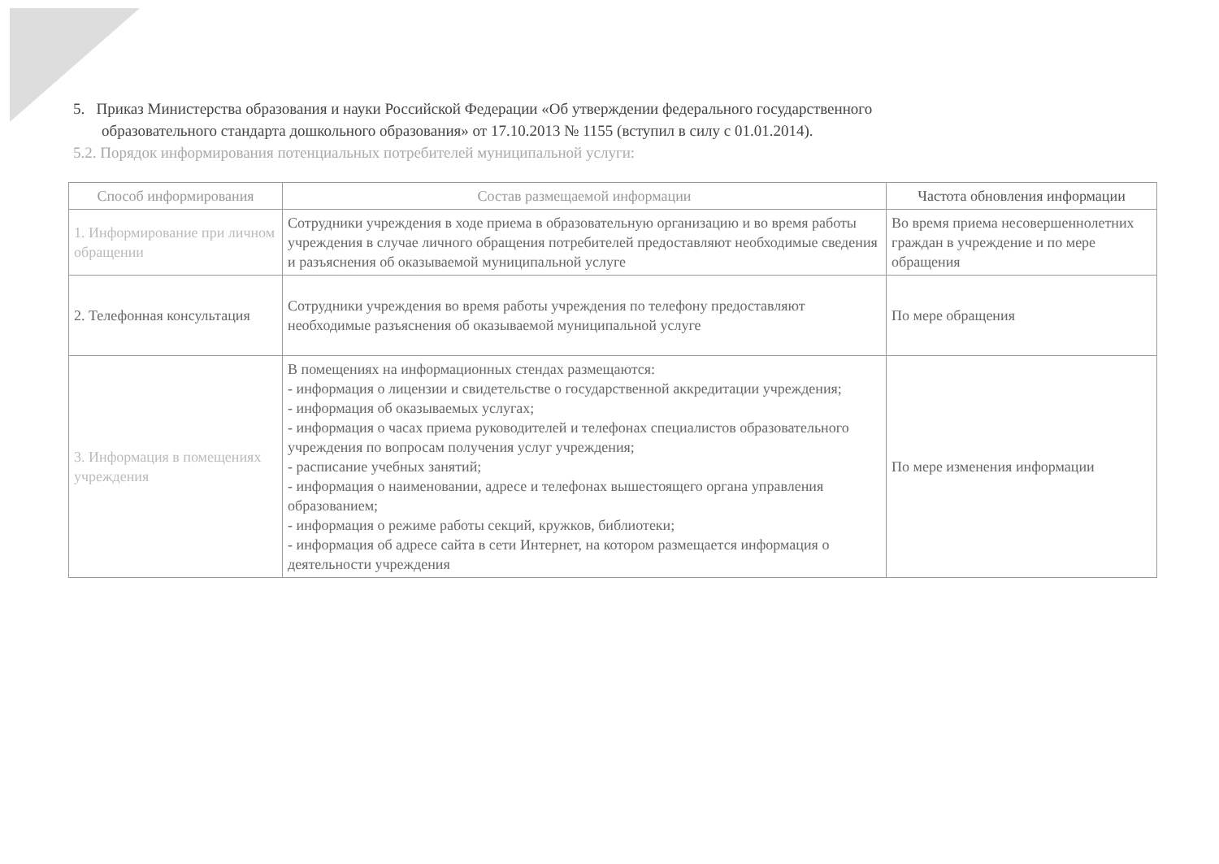5. Приказ Министерства образования и науки Российской Федерации «Об утверждении федерального государственного
образовательного стандарта дошкольного образования» от 17.10.2013 № 1155 (вступил в силу с 01.01.2014).
5.2. Порядок информирования потенциальных потребителей муниципальной услуги:
| Способ информирования | Состав размещаемой информации | Частота обновления информации |
| --- | --- | --- |
| 1. Информирование при личном обращении | Сотрудники учреждения в ходе приема в образовательную организацию и во время работы учреждения в случае личного обращения потребителей предоставляют необходимые сведения и разъяснения об оказываемой муниципальной услуге | Во время приема несовершеннолетних граждан в учреждение и по мере обращения |
| 2. Телефонная консультация | Сотрудники учреждения во время работы учреждения по телефону предоставляют необходимые разъяснения об оказываемой муниципальной услуге | По мере обращения |
| 3. Информация в помещениях учреждения | В помещениях на информационных стендах размещаются: - информация о лицензии и свидетельстве о государственной аккредитации учреждения; - информация об оказываемых услугах; - информация о часах приема руководителей и телефонах специалистов образовательного учреждения по вопросам получения услуг учреждения; - расписание учебных занятий; - информация о наименовании, адресе и телефонах вышестоящего органа управления образованием; - информация о режиме работы секций, кружков, библиотеки; - информация об адресе сайта в сети Интернет, на котором размещается информация о деятельности учреждения | По мере изменения информации |